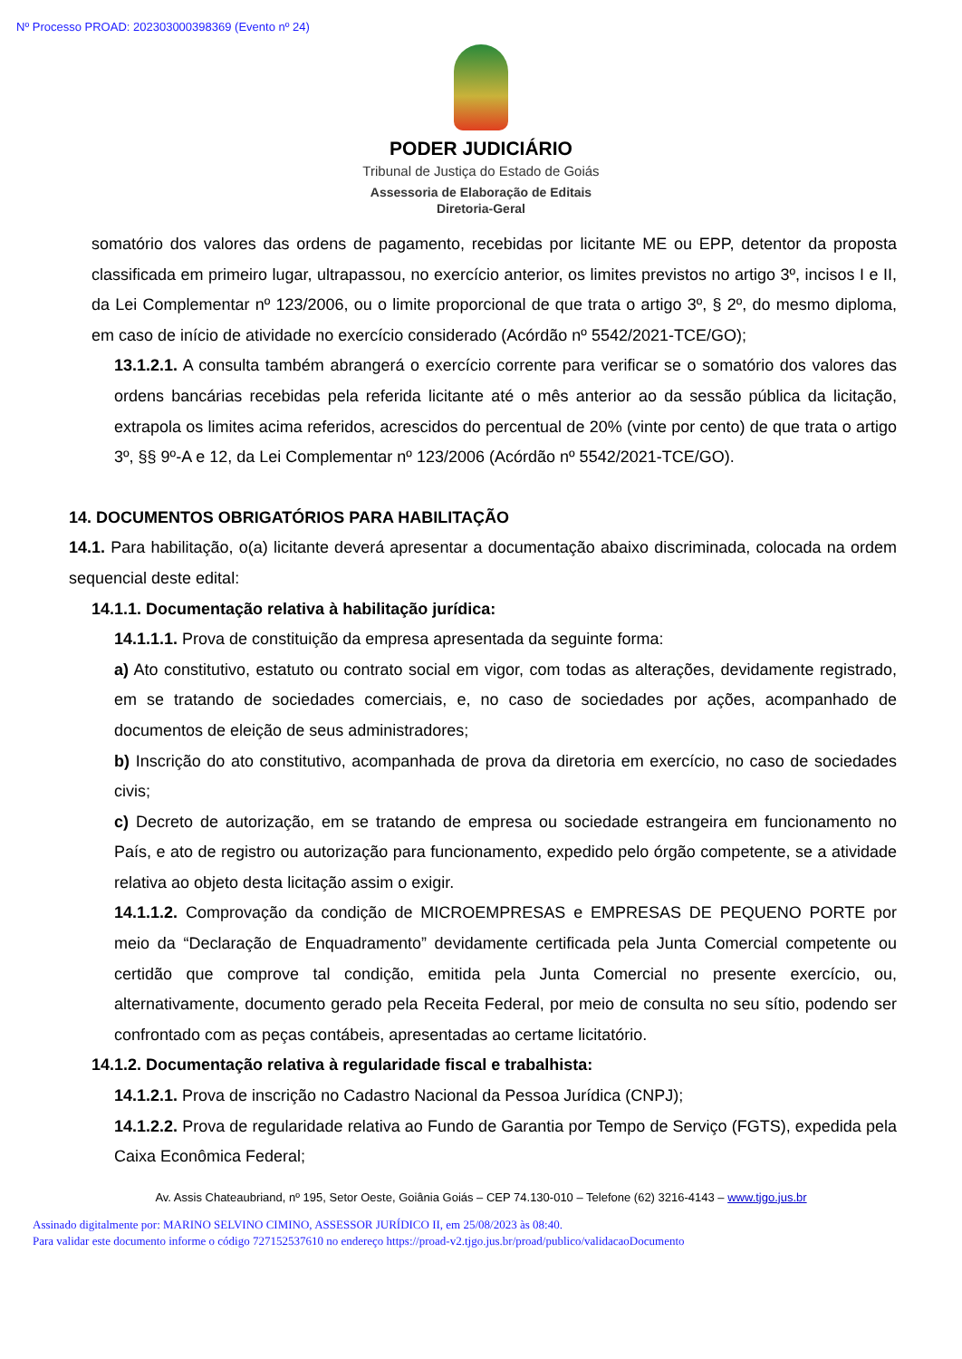Nº Processo PROAD: 202303000398369 (Evento nº 24)
PODER JUDICIÁRIO
Tribunal de Justiça do Estado de Goiás
Assessoria de Elaboração de Editais
Diretoria-Geral
somatório dos valores das ordens de pagamento, recebidas por licitante ME ou EPP, detentor da proposta classificada em primeiro lugar, ultrapassou, no exercício anterior, os limites previstos no artigo 3º, incisos I e II, da Lei Complementar nº 123/2006, ou o limite proporcional de que trata o artigo 3º, § 2º, do mesmo diploma, em caso de início de atividade no exercício considerado (Acórdão nº 5542/2021-TCE/GO);
13.1.2.1. A consulta também abrangerá o exercício corrente para verificar se o somatório dos valores das ordens bancárias recebidas pela referida licitante até o mês anterior ao da sessão pública da licitação, extrapola os limites acima referidos, acrescidos do percentual de 20% (vinte por cento) de que trata o artigo 3º, §§ 9º-A e 12, da Lei Complementar nº 123/2006 (Acórdão nº 5542/2021-TCE/GO).
14. DOCUMENTOS OBRIGATÓRIOS PARA HABILITAÇÃO
14.1. Para habilitação, o(a) licitante deverá apresentar a documentação abaixo discriminada, colocada na ordem sequencial deste edital:
14.1.1. Documentação relativa à habilitação jurídica:
14.1.1.1. Prova de constituição da empresa apresentada da seguinte forma:
a) Ato constitutivo, estatuto ou contrato social em vigor, com todas as alterações, devidamente registrado, em se tratando de sociedades comerciais, e, no caso de sociedades por ações, acompanhado de documentos de eleição de seus administradores;
b) Inscrição do ato constitutivo, acompanhada de prova da diretoria em exercício, no caso de sociedades civis;
c) Decreto de autorização, em se tratando de empresa ou sociedade estrangeira em funcionamento no País, e ato de registro ou autorização para funcionamento, expedido pelo órgão competente, se a atividade relativa ao objeto desta licitação assim o exigir.
14.1.1.2. Comprovação da condição de MICROEMPRESAS e EMPRESAS DE PEQUENO PORTE por meio da “Declaração de Enquadramento” devidamente certificada pela Junta Comercial competente ou certidão que comprove tal condição, emitida pela Junta Comercial no presente exercício, ou, alternativamente, documento gerado pela Receita Federal, por meio de consulta no seu sítio, podendo ser confrontado com as peças contábeis, apresentadas ao certame licitatório.
14.1.2. Documentação relativa à regularidade fiscal e trabalhista:
14.1.2.1. Prova de inscrição no Cadastro Nacional da Pessoa Jurídica (CNPJ);
14.1.2.2. Prova de regularidade relativa ao Fundo de Garantia por Tempo de Serviço (FGTS), expedida pela Caixa Econômica Federal;
Av. Assis Chateaubriand, nº 195, Setor Oeste, Goiânia Goiás – CEP 74.130-010 – Telefone (62) 3216-4143 – www.tjgo.jus.br
Assinado digitalmente por: MARINO SELVINO CIMINO, ASSESSOR JURÍDICO II, em 25/08/2023 às 08:40.
Para validar este documento informe o código 727152537610 no endereço https://proad-v2.tjgo.jus.br/proad/publico/validacaoDocumento